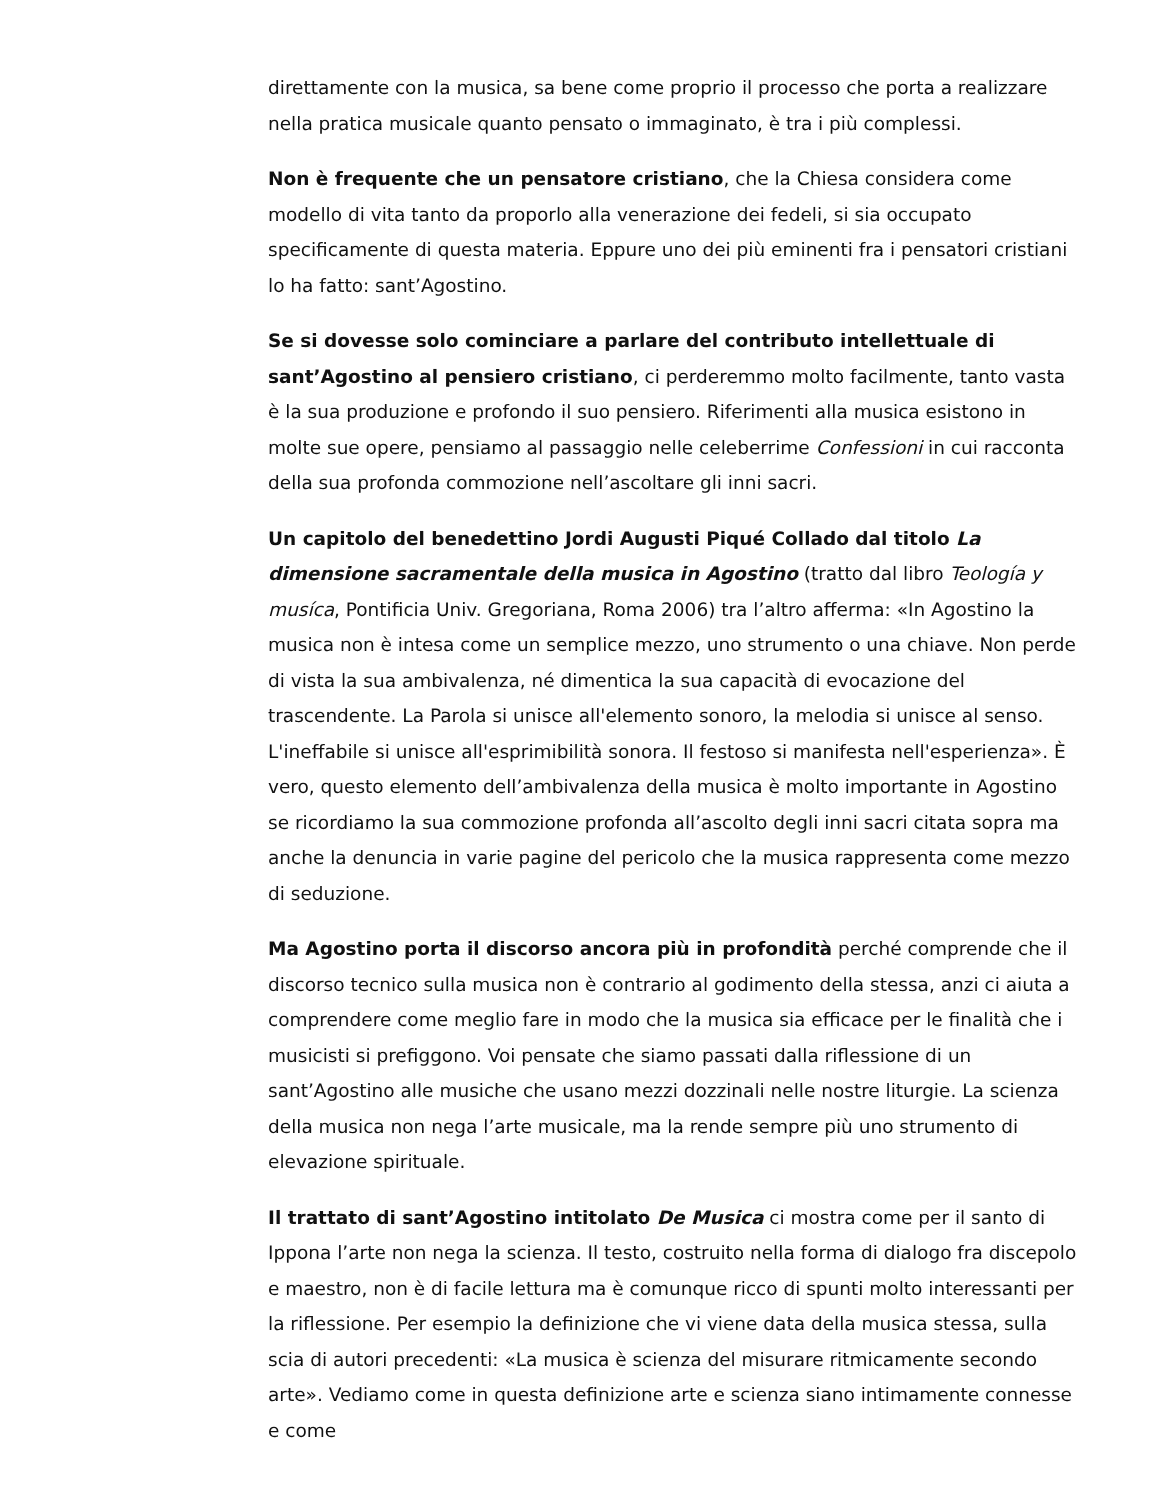direttamente con la musica, sa bene come proprio il processo che porta a realizzare nella pratica musicale quanto pensato o immaginato, è tra i più complessi.
Non è frequente che un pensatore cristiano, che la Chiesa considera come modello di vita tanto da proporlo alla venerazione dei fedeli, si sia occupato specificamente di questa materia. Eppure uno dei più eminenti fra i pensatori cristiani lo ha fatto: sant’Agostino.
Se si dovesse solo cominciare a parlare del contributo intellettuale di sant’Agostino al pensiero cristiano, ci perderemmo molto facilmente, tanto vasta è la sua produzione e profondo il suo pensiero. Riferimenti alla musica esistono in molte sue opere, pensiamo al passaggio nelle celeberrime Confessioni in cui racconta della sua profonda commozione nell’ascoltare gli inni sacri.
Un capitolo del benedettino Jordi Augusti Piqué Collado dal titolo La dimensione sacramentale della musica in Agostino (tratto dal libro Teología y musíca, Pontificia Univ. Gregoriana, Roma 2006) tra l’altro afferma: «In Agostino la musica non è intesa come un semplice mezzo, uno strumento o una chiave. Non perde di vista la sua ambivalenza, né dimentica la sua capacità di evocazione del trascendente. La Parola si unisce all'elemento sonoro, la melodia si unisce al senso. L'ineffabile si unisce all'esprimibilità sonora. Il festoso si manifesta nell'esperienza». È vero, questo elemento dell’ambivalenza della musica è molto importante in Agostino se ricordiamo la sua commozione profonda all’ascolto degli inni sacri citata sopra ma anche la denuncia in varie pagine del pericolo che la musica rappresenta come mezzo di seduzione.
Ma Agostino porta il discorso ancora più in profondità perché comprende che il discorso tecnico sulla musica non è contrario al godimento della stessa, anzi ci aiuta a comprendere come meglio fare in modo che la musica sia efficace per le finalità che i musicisti si prefiggono. Voi pensate che siamo passati dalla riflessione di un sant’Agostino alle musiche che usano mezzi dozzinali nelle nostre liturgie. La scienza della musica non nega l’arte musicale, ma la rende sempre più uno strumento di elevazione spirituale.
Il trattato di sant’Agostino intitolato De Musica ci mostra come per il santo di Ippona l’arte non nega la scienza. Il testo, costruito nella forma di dialogo fra discepolo e maestro, non è di facile lettura ma è comunque ricco di spunti molto interessanti per la riflessione. Per esempio la definizione che vi viene data della musica stessa, sulla scia di autori precedenti: «La musica è scienza del misurare ritmicamente secondo arte». Vediamo come in questa definizione arte e scienza siano intimamente connesse e come